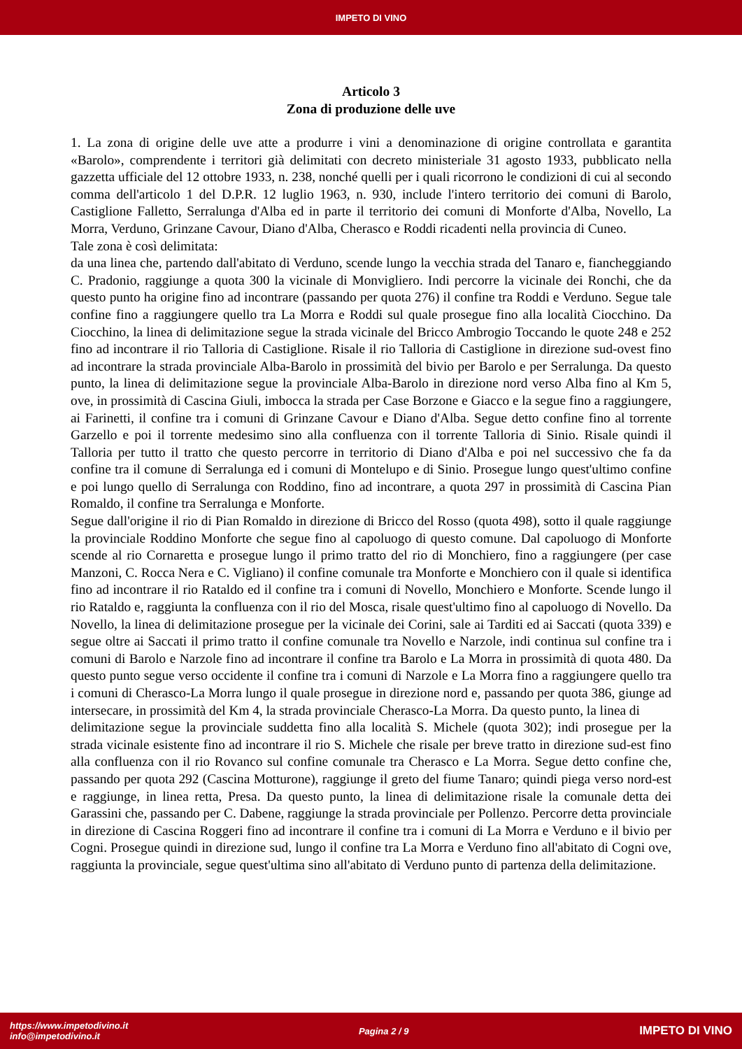IMPETO DI VINO
Articolo 3
Zona di produzione delle uve
1. La zona di origine delle uve atte a produrre i vini a denominazione di origine controllata e garantita «Barolo», comprendente i territori già delimitati con decreto ministeriale 31 agosto 1933, pubblicato nella gazzetta ufficiale del 12 ottobre 1933, n. 238, nonché quelli per i quali ricorrono le condizioni di cui al secondo comma dell'articolo 1 del D.P.R. 12 luglio 1963, n. 930, include l'intero territorio dei comuni di Barolo, Castiglione Falletto, Serralunga d'Alba ed in parte il territorio dei comuni di Monforte d'Alba, Novello, La Morra, Verduno, Grinzane Cavour, Diano d'Alba, Cherasco e Roddi ricadenti nella provincia di Cuneo.
Tale zona è così delimitata:
da una linea che, partendo dall'abitato di Verduno, scende lungo la vecchia strada del Tanaro e, fiancheggiando C. Pradonio, raggiunge a quota 300 la vicinale di Monvigliero. Indi percorre la vicinale dei Ronchi, che da questo punto ha origine fino ad incontrare (passando per quota 276) il confine tra Roddi e Verduno. Segue tale confine fino a raggiungere quello tra La Morra e Roddi sul quale prosegue fino alla località Ciocchino. Da Ciocchino, la linea di delimitazione segue la strada vicinale del Bricco Ambrogio Toccando le quote 248 e 252 fino ad incontrare il rio Talloria di Castiglione. Risale il rio Talloria di Castiglione in direzione sud-ovest fino ad incontrare la strada provinciale Alba-Barolo in prossimità del bivio per Barolo e per Serralunga. Da questo punto, la linea di delimitazione segue la provinciale Alba-Barolo in direzione nord verso Alba fino al Km 5, ove, in prossimità di Cascina Giuli, imbocca la strada per Case Borzone e Giacco e la segue fino a raggiungere, ai Farinetti, il confine tra i comuni di Grinzane Cavour e Diano d'Alba. Segue detto confine fino al torrente Garzello e poi il torrente medesimo sino alla confluenza con il torrente Talloria di Sinio. Risale quindi il Talloria per tutto il tratto che questo percorre in territorio di Diano d'Alba e poi nel successivo che fa da confine tra il comune di Serralunga ed i comuni di Montelupo e di Sinio. Prosegue lungo quest'ultimo confine e poi lungo quello di Serralunga con Roddino, fino ad incontrare, a quota 297 in prossimità di Cascina Pian Romaldo, il confine tra Serralunga e Monforte.
Segue dall'origine il rio di Pian Romaldo in direzione di Bricco del Rosso (quota 498), sotto il quale raggiunge la provinciale Roddino Monforte che segue fino al capoluogo di questo comune. Dal capoluogo di Monforte scende al rio Cornaretta e prosegue lungo il primo tratto del rio di Monchiero, fino a raggiungere (per case Manzoni, C. Rocca Nera e C. Vigliano) il confine comunale tra Monforte e Monchiero con il quale si identifica fino ad incontrare il rio Rataldo ed il confine tra i comuni di Novello, Monchiero e Monforte. Scende lungo il rio Rataldo e, raggiunta la confluenza con il rio del Mosca, risale quest'ultimo fino al capoluogo di Novello. Da Novello, la linea di delimitazione prosegue per la vicinale dei Corini, sale ai Tarditi ed ai Saccati (quota 339) e segue oltre ai Saccati il primo tratto il confine comunale tra Novello e Narzole, indi continua sul confine tra i comuni di Barolo e Narzole fino ad incontrare il confine tra Barolo e La Morra in prossimità di quota 480. Da questo punto segue verso occidente il confine tra i comuni di Narzole e La Morra fino a raggiungere quello tra i comuni di Cherasco-La Morra lungo il quale prosegue in direzione nord e, passando per quota 386, giunge ad intersecare, in prossimità del Km 4, la strada provinciale Cherasco-La Morra. Da questo punto, la linea di
delimitazione segue la provinciale suddetta fino alla località S. Michele (quota 302); indi prosegue per la strada vicinale esistente fino ad incontrare il rio S. Michele che risale per breve tratto in direzione sud-est fino alla confluenza con il rio Rovanco sul confine comunale tra Cherasco e La Morra. Segue detto confine che, passando per quota 292 (Cascina Motturone), raggiunge il greto del fiume Tanaro; quindi piega verso nord-est e raggiunge, in linea retta, Presa. Da questo punto, la linea di delimitazione risale la comunale detta dei Garassini che, passando per C. Dabene, raggiunge la strada provinciale per Pollenzo. Percorre detta provinciale in direzione di Cascina Roggeri fino ad incontrare il confine tra i comuni di La Morra e Verduno e il bivio per Cogni. Prosegue quindi in direzione sud, lungo il confine tra La Morra e Verduno fino all'abitato di Cogni ove, raggiunta la provinciale, segue quest'ultima sino all'abitato di Verduno punto di partenza della delimitazione.
https://www.impetodivino.it
info@impetodivino.it
Pagina 2 / 9
IMPETO DI VINO